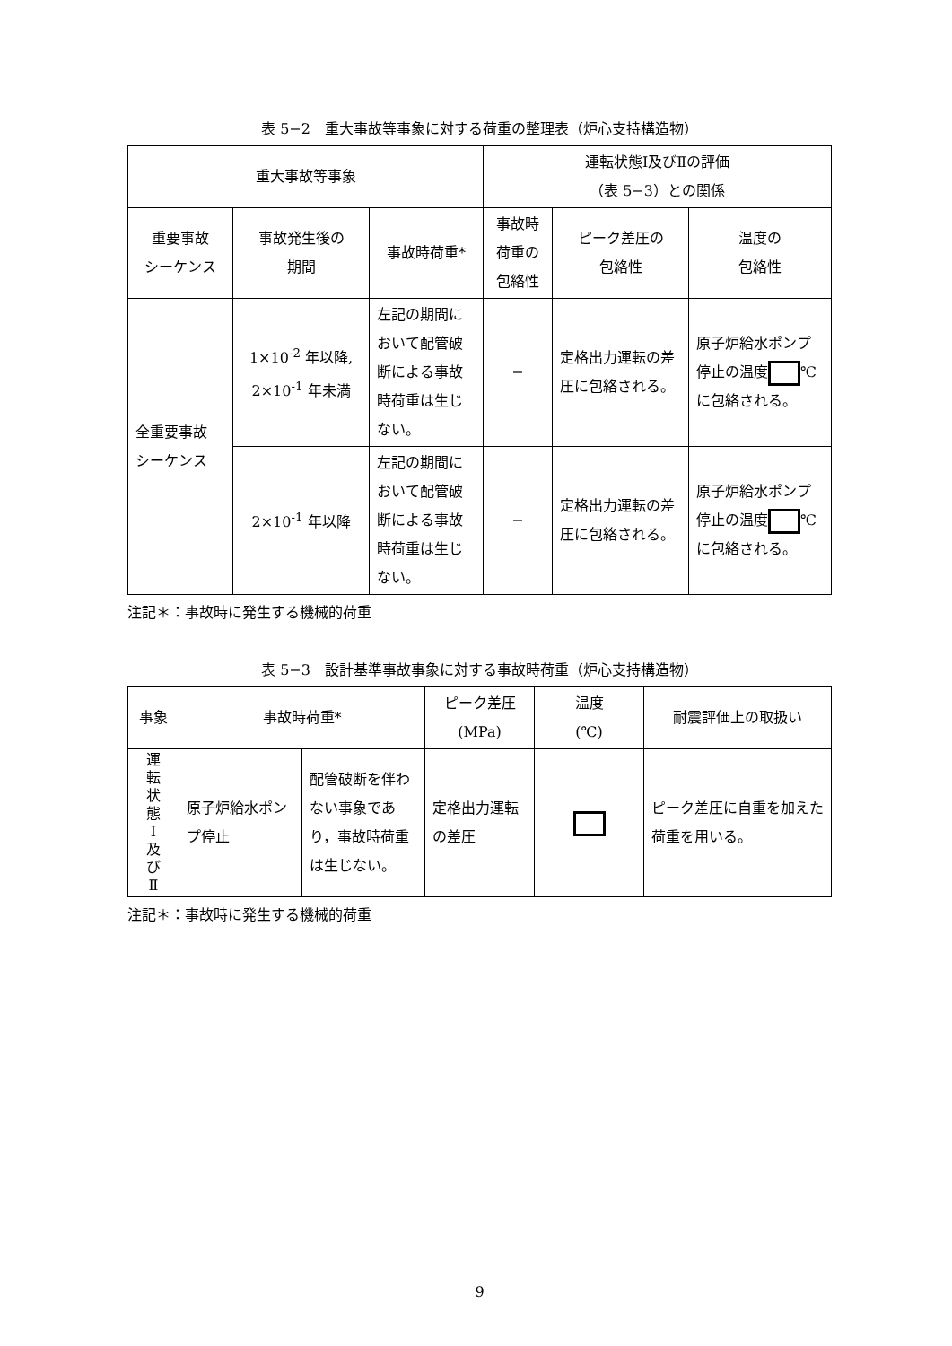表 5−2　重大事故等事象に対する荷重の整理表（炉心支持構造物）
| 重大事故等事象 | | | 運転状態Ⅰ及びⅡの評価 （表 5−3）との関係 | | |
| --- | --- | --- | --- | --- | --- |
| 重要事故 シーケンス | 事故発生後の 期間 | 事故時荷重* | 事故時 荷重の 包絡性 | ピーク差圧の 包絡性 | 温度の 包絡性 |
| 全重要事故 シーケンス | 1×10<sup>-2</sup> 年以降, 2×10<sup>-1</sup> 年未満 | 左記の期間において配管破断による事故時荷重は生じない。 | − | 定格出力運転の差圧に包絡される。 | 原子炉給水ポンプ停止の温度 ℃に包絡される。 |
| | 2×10<sup>-1</sup> 年以降 | 左記の期間において配管破断による事故時荷重は生じない。 | − | 定格出力運転の差圧に包絡される。 | 原子炉給水ポンプ停止の温度 ℃に包絡される。 |
注記＊：事故時に発生する機械的荷重
表 5−3　設計基準事故事象に対する事故時荷重（炉心支持構造物）
| 事象 | 事故時荷重* | | ピーク差圧 (MPa) | 温度 (℃) | 耐震評価上の取扱い |
| --- | --- | --- | --- | --- | --- |
| 運 転 状 態 Ⅰ 及 び Ⅱ | 原子炉給水ポンプ停止 | 配管破断を伴わない事象であり，事故時荷重は生じない。 | 定格出力運転の差圧 | | ピーク差圧に自重を加えた荷重を用いる。 |
注記＊：事故時に発生する機械的荷重
9